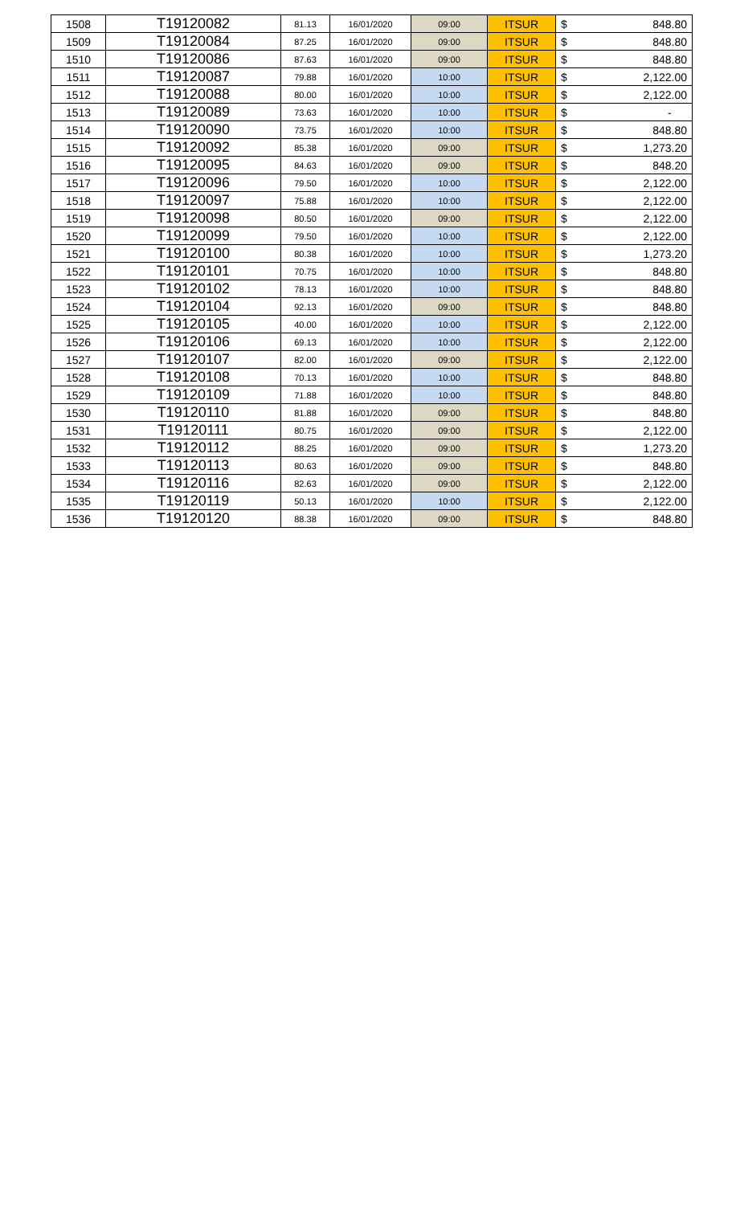| 1508 | T19120082 | 81.13 | 16/01/2020 | 09:00 | ITSUR | $ | 848.80 |
| 1509 | T19120084 | 87.25 | 16/01/2020 | 09:00 | ITSUR | $ | 848.80 |
| 1510 | T19120086 | 87.63 | 16/01/2020 | 09:00 | ITSUR | $ | 848.80 |
| 1511 | T19120087 | 79.88 | 16/01/2020 | 10:00 | ITSUR | $ | 2,122.00 |
| 1512 | T19120088 | 80.00 | 16/01/2020 | 10:00 | ITSUR | $ | 2,122.00 |
| 1513 | T19120089 | 73.63 | 16/01/2020 | 10:00 | ITSUR | $ | - |
| 1514 | T19120090 | 73.75 | 16/01/2020 | 10:00 | ITSUR | $ | 848.80 |
| 1515 | T19120092 | 85.38 | 16/01/2020 | 09:00 | ITSUR | $ | 1,273.20 |
| 1516 | T19120095 | 84.63 | 16/01/2020 | 09:00 | ITSUR | $ | 848.20 |
| 1517 | T19120096 | 79.50 | 16/01/2020 | 10:00 | ITSUR | $ | 2,122.00 |
| 1518 | T19120097 | 75.88 | 16/01/2020 | 10:00 | ITSUR | $ | 2,122.00 |
| 1519 | T19120098 | 80.50 | 16/01/2020 | 09:00 | ITSUR | $ | 2,122.00 |
| 1520 | T19120099 | 79.50 | 16/01/2020 | 10:00 | ITSUR | $ | 2,122.00 |
| 1521 | T19120100 | 80.38 | 16/01/2020 | 10:00 | ITSUR | $ | 1,273.20 |
| 1522 | T19120101 | 70.75 | 16/01/2020 | 10:00 | ITSUR | $ | 848.80 |
| 1523 | T19120102 | 78.13 | 16/01/2020 | 10:00 | ITSUR | $ | 848.80 |
| 1524 | T19120104 | 92.13 | 16/01/2020 | 09:00 | ITSUR | $ | 848.80 |
| 1525 | T19120105 | 40.00 | 16/01/2020 | 10:00 | ITSUR | $ | 2,122.00 |
| 1526 | T19120106 | 69.13 | 16/01/2020 | 10:00 | ITSUR | $ | 2,122.00 |
| 1527 | T19120107 | 82.00 | 16/01/2020 | 09:00 | ITSUR | $ | 2,122.00 |
| 1528 | T19120108 | 70.13 | 16/01/2020 | 10:00 | ITSUR | $ | 848.80 |
| 1529 | T19120109 | 71.88 | 16/01/2020 | 10:00 | ITSUR | $ | 848.80 |
| 1530 | T19120110 | 81.88 | 16/01/2020 | 09:00 | ITSUR | $ | 848.80 |
| 1531 | T19120111 | 80.75 | 16/01/2020 | 09:00 | ITSUR | $ | 2,122.00 |
| 1532 | T19120112 | 88.25 | 16/01/2020 | 09:00 | ITSUR | $ | 1,273.20 |
| 1533 | T19120113 | 80.63 | 16/01/2020 | 09:00 | ITSUR | $ | 848.80 |
| 1534 | T19120116 | 82.63 | 16/01/2020 | 09:00 | ITSUR | $ | 2,122.00 |
| 1535 | T19120119 | 50.13 | 16/01/2020 | 10:00 | ITSUR | $ | 2,122.00 |
| 1536 | T19120120 | 88.38 | 16/01/2020 | 09:00 | ITSUR | $ | 848.80 |